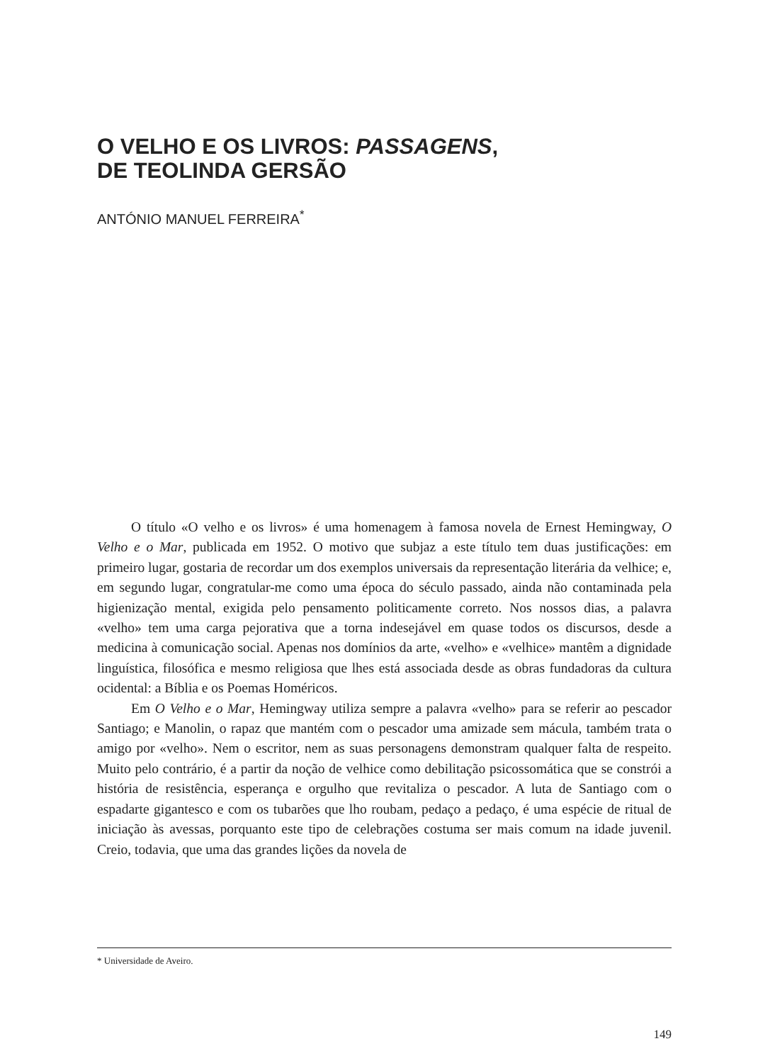O VELHO E OS LIVROS: PASSAGENS,
DE TEOLINDA GERSÃO
ANTÓNIO MANUEL FERREIRA<sup>*</sup>
O título «O velho e os livros» é uma homenagem à famosa novela de Ernest Hemingway, O Velho e o Mar, publicada em 1952. O motivo que subjaz a este título tem duas justificações: em primeiro lugar, gostaria de recordar um dos exemplos universais da representação literária da velhice; e, em segundo lugar, congratular-me como uma época do século passado, ainda não contaminada pela higienização mental, exigida pelo pensamento politicamente correto. Nos nossos dias, a palavra «velho» tem uma carga pejorativa que a torna indesejável em quase todos os discursos, desde a medicina à comunicação social. Apenas nos domínios da arte, «velho» e «velhice» mantêm a dignidade linguística, filosófica e mesmo religiosa que lhes está associada desde as obras fundadoras da cultura ocidental: a Bíblia e os Poemas Homéricos.
Em O Velho e o Mar, Hemingway utiliza sempre a palavra «velho» para se referir ao pescador Santiago; e Manolin, o rapaz que mantém com o pescador uma amizade sem mácula, também trata o amigo por «velho». Nem o escritor, nem as suas personagens demonstram qualquer falta de respeito. Muito pelo contrário, é a partir da noção de velhice como debilitação psicossomática que se constrói a história de resistência, esperança e orgulho que revitaliza o pescador. A luta de Santiago com o espadarte gigantesco e com os tubarões que lho roubam, pedaço a pedaço, é uma espécie de ritual de iniciação às avessas, porquanto este tipo de celebrações costuma ser mais comum na idade juvenil. Creio, todavia, que uma das grandes lições da novela de
* Universidade de Aveiro.
149